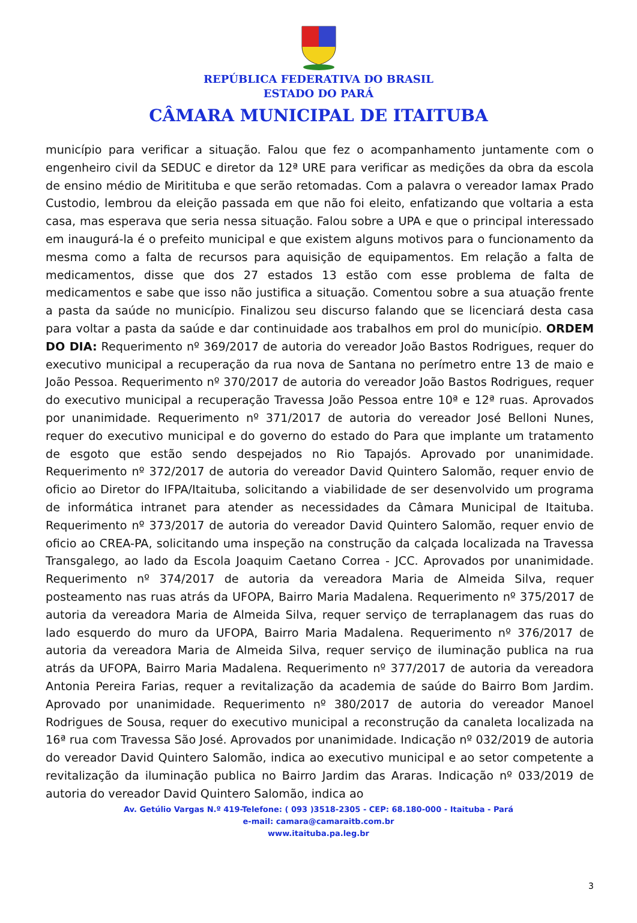REPÚBLICA FEDERATIVA DO BRASIL
ESTADO DO PARÁ
CÂMARA MUNICIPAL DE ITAITUBA
município para verificar a situação. Falou que fez o acompanhamento juntamente com o engenheiro civil da SEDUC e diretor da 12ª URE para verificar as medições da obra da escola de ensino médio de Miritituba e que serão retomadas. Com a palavra o vereador Iamax Prado Custodio, lembrou da eleição passada em que não foi eleito, enfatizando que voltaria a esta casa, mas esperava que seria nessa situação. Falou sobre a UPA e que o principal interessado em inaugurá-la é o prefeito municipal e que existem alguns motivos para o funcionamento da mesma como a falta de recursos para aquisição de equipamentos. Em relação a falta de medicamentos, disse que dos 27 estados 13 estão com esse problema de falta de medicamentos e sabe que isso não justifica a situação. Comentou sobre a sua atuação frente a pasta da saúde no município. Finalizou seu discurso falando que se licenciará desta casa para voltar a pasta da saúde e dar continuidade aos trabalhos em prol do município. ORDEM DO DIA: Requerimento nº 369/2017 de autoria do vereador João Bastos Rodrigues, requer do executivo municipal a recuperação da rua nova de Santana no perímetro entre 13 de maio e João Pessoa. Requerimento nº 370/2017 de autoria do vereador João Bastos Rodrigues, requer do executivo municipal a recuperação Travessa João Pessoa entre 10ª e 12ª ruas. Aprovados por unanimidade. Requerimento nº 371/2017 de autoria do vereador José Belloni Nunes, requer do executivo municipal e do governo do estado do Para que implante um tratamento de esgoto que estão sendo despejados no Rio Tapajós. Aprovado por unanimidade. Requerimento nº 372/2017 de autoria do vereador David Quintero Salomão, requer envio de oficio ao Diretor do IFPA/Itaituba, solicitando a viabilidade de ser desenvolvido um programa de informática intranet para atender as necessidades da Câmara Municipal de Itaituba. Requerimento nº 373/2017 de autoria do vereador David Quintero Salomão, requer envio de oficio ao CREA-PA, solicitando uma inspeção na construção da calçada localizada na Travessa Transgalego, ao lado da Escola Joaquim Caetano Correa - JCC. Aprovados por unanimidade. Requerimento nº 374/2017 de autoria da vereadora Maria de Almeida Silva, requer posteamento nas ruas atrás da UFOPA, Bairro Maria Madalena. Requerimento nº 375/2017 de autoria da vereadora Maria de Almeida Silva, requer serviço de terraplanagem das ruas do lado esquerdo do muro da UFOPA, Bairro Maria Madalena. Requerimento nº 376/2017 de autoria da vereadora Maria de Almeida Silva, requer serviço de iluminação publica na rua atrás da UFOPA, Bairro Maria Madalena. Requerimento nº 377/2017 de autoria da vereadora Antonia Pereira Farias, requer a revitalização da academia de saúde do Bairro Bom Jardim. Aprovado por unanimidade. Requerimento nº 380/2017 de autoria do vereador Manoel Rodrigues de Sousa, requer do executivo municipal a reconstrução da canaleta localizada na 16ª rua com Travessa São José. Aprovados por unanimidade. Indicação nº 032/2019 de autoria do vereador David Quintero Salomão, indica ao executivo municipal e ao setor competente a revitalização da iluminação publica no Bairro Jardim das Araras. Indicação nº 033/2019 de autoria do vereador David Quintero Salomão, indica ao
Av. Getúlio Vargas N.º 419-Telefone: ( 093 )3518-2305 - CEP: 68.180-000 - Itaituba - Pará
e-mail: camara@camaraitb.com.br
www.itaituba.pa.leg.br
3